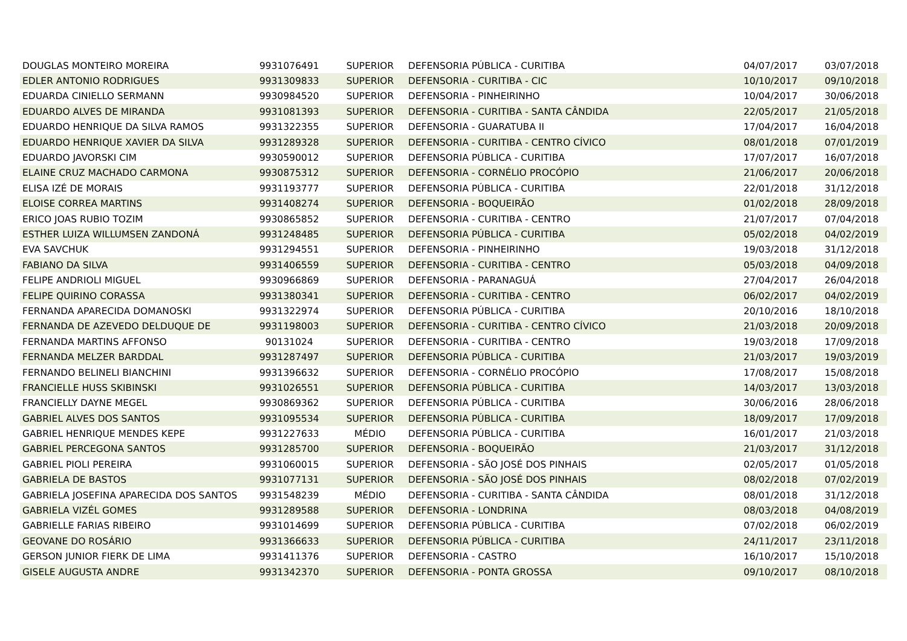| DOUGLAS MONTEIRO MOREIRA | 9931076491 | SUPERIOR | DEFENSORIA PÚBLICA - CURITIBA | 04/07/2017 | 03/07/2018 |
| EDLER ANTONIO RODRIGUES | 9931309833 | SUPERIOR | DEFENSORIA - CURITIBA - CIC | 10/10/2017 | 09/10/2018 |
| EDUARDA CINIELLO SERMANN | 9930984520 | SUPERIOR | DEFENSORIA - PINHEIRINHO | 10/04/2017 | 30/06/2018 |
| EDUARDO ALVES DE MIRANDA | 9931081393 | SUPERIOR | DEFENSORIA - CURITIBA - SANTA CÂNDIDA | 22/05/2017 | 21/05/2018 |
| EDUARDO HENRIQUE DA SILVA RAMOS | 9931322355 | SUPERIOR | DEFENSORIA - GUARATUBA II | 17/04/2017 | 16/04/2018 |
| EDUARDO HENRIQUE XAVIER DA SILVA | 9931289328 | SUPERIOR | DEFENSORIA - CURITIBA - CENTRO CÍVICO | 08/01/2018 | 07/01/2019 |
| EDUARDO JAVORSKI CIM | 9930590012 | SUPERIOR | DEFENSORIA PÚBLICA - CURITIBA | 17/07/2017 | 16/07/2018 |
| ELAINE CRUZ MACHADO CARMONA | 9930875312 | SUPERIOR | DEFENSORIA - CORNÉLIO PROCÓPIO | 21/06/2017 | 20/06/2018 |
| ELISA IZÉ DE MORAIS | 9931193777 | SUPERIOR | DEFENSORIA PÚBLICA - CURITIBA | 22/01/2018 | 31/12/2018 |
| ELOISE CORREA MARTINS | 9931408274 | SUPERIOR | DEFENSORIA - BOQUEIRÃO | 01/02/2018 | 28/09/2018 |
| ERICO JOAS RUBIO TOZIM | 9930865852 | SUPERIOR | DEFENSORIA - CURITIBA - CENTRO | 21/07/2017 | 07/04/2018 |
| ESTHER LUIZA WILLUMSEN ZANDONÁ | 9931248485 | SUPERIOR | DEFENSORIA PÚBLICA - CURITIBA | 05/02/2018 | 04/02/2019 |
| EVA SAVCHUK | 9931294551 | SUPERIOR | DEFENSORIA - PINHEIRINHO | 19/03/2018 | 31/12/2018 |
| FABIANO DA SILVA | 9931406559 | SUPERIOR | DEFENSORIA - CURITIBA - CENTRO | 05/03/2018 | 04/09/2018 |
| FELIPE ANDRIOLI MIGUEL | 9930966869 | SUPERIOR | DEFENSORIA - PARANAGUÁ | 27/04/2017 | 26/04/2018 |
| FELIPE QUIRINO CORASSA | 9931380341 | SUPERIOR | DEFENSORIA - CURITIBA - CENTRO | 06/02/2017 | 04/02/2019 |
| FERNANDA APARECIDA DOMANOSKI | 9931322974 | SUPERIOR | DEFENSORIA PÚBLICA - CURITIBA | 20/10/2016 | 18/10/2018 |
| FERNANDA DE AZEVEDO DELDUQUE DE | 9931198003 | SUPERIOR | DEFENSORIA - CURITIBA - CENTRO CÍVICO | 21/03/2018 | 20/09/2018 |
| FERNANDA MARTINS AFFONSO | 90131024 | SUPERIOR | DEFENSORIA - CURITIBA - CENTRO | 19/03/2018 | 17/09/2018 |
| FERNANDA MELZER BARDDAL | 9931287497 | SUPERIOR | DEFENSORIA PÚBLICA - CURITIBA | 21/03/2017 | 19/03/2019 |
| FERNANDO BELINELI BIANCHINI | 9931396632 | SUPERIOR | DEFENSORIA - CORNÉLIO PROCÓPIO | 17/08/2017 | 15/08/2018 |
| FRANCIELLE HUSS SKIBINSKI | 9931026551 | SUPERIOR | DEFENSORIA PÚBLICA - CURITIBA | 14/03/2017 | 13/03/2018 |
| FRANCIELLY DAYNE MEGEL | 9930869362 | SUPERIOR | DEFENSORIA PÚBLICA - CURITIBA | 30/06/2016 | 28/06/2018 |
| GABRIEL ALVES DOS SANTOS | 9931095534 | SUPERIOR | DEFENSORIA PÚBLICA - CURITIBA | 18/09/2017 | 17/09/2018 |
| GABRIEL HENRIQUE MENDES KEPE | 9931227633 | MÉDIO | DEFENSORIA PÚBLICA - CURITIBA | 16/01/2017 | 21/03/2018 |
| GABRIEL PERCEGONA SANTOS | 9931285700 | SUPERIOR | DEFENSORIA - BOQUEIRÃO | 21/03/2017 | 31/12/2018 |
| GABRIEL PIOLI PEREIRA | 9931060015 | SUPERIOR | DEFENSORIA - SÃO JOSÉ DOS PINHAIS | 02/05/2017 | 01/05/2018 |
| GABRIELA DE BASTOS | 9931077131 | SUPERIOR | DEFENSORIA - SÃO JOSÉ DOS PINHAIS | 08/02/2018 | 07/02/2019 |
| GABRIELA JOSEFINA APARECIDA DOS SANTOS | 9931548239 | MÉDIO | DEFENSORIA - CURITIBA - SANTA CÂNDIDA | 08/01/2018 | 31/12/2018 |
| GABRIELA VIZÉL GOMES | 9931289588 | SUPERIOR | DEFENSORIA - LONDRINA | 08/03/2018 | 04/08/2019 |
| GABRIELLE FARIAS RIBEIRO | 9931014699 | SUPERIOR | DEFENSORIA PÚBLICA - CURITIBA | 07/02/2018 | 06/02/2019 |
| GEOVANE DO ROSÁRIO | 9931366633 | SUPERIOR | DEFENSORIA PÚBLICA - CURITIBA | 24/11/2017 | 23/11/2018 |
| GERSON JUNIOR FIERK DE LIMA | 9931411376 | SUPERIOR | DEFENSORIA - CASTRO | 16/10/2017 | 15/10/2018 |
| GISELE AUGUSTA ANDRE | 9931342370 | SUPERIOR | DEFENSORIA - PONTA GROSSA | 09/10/2017 | 08/10/2018 |